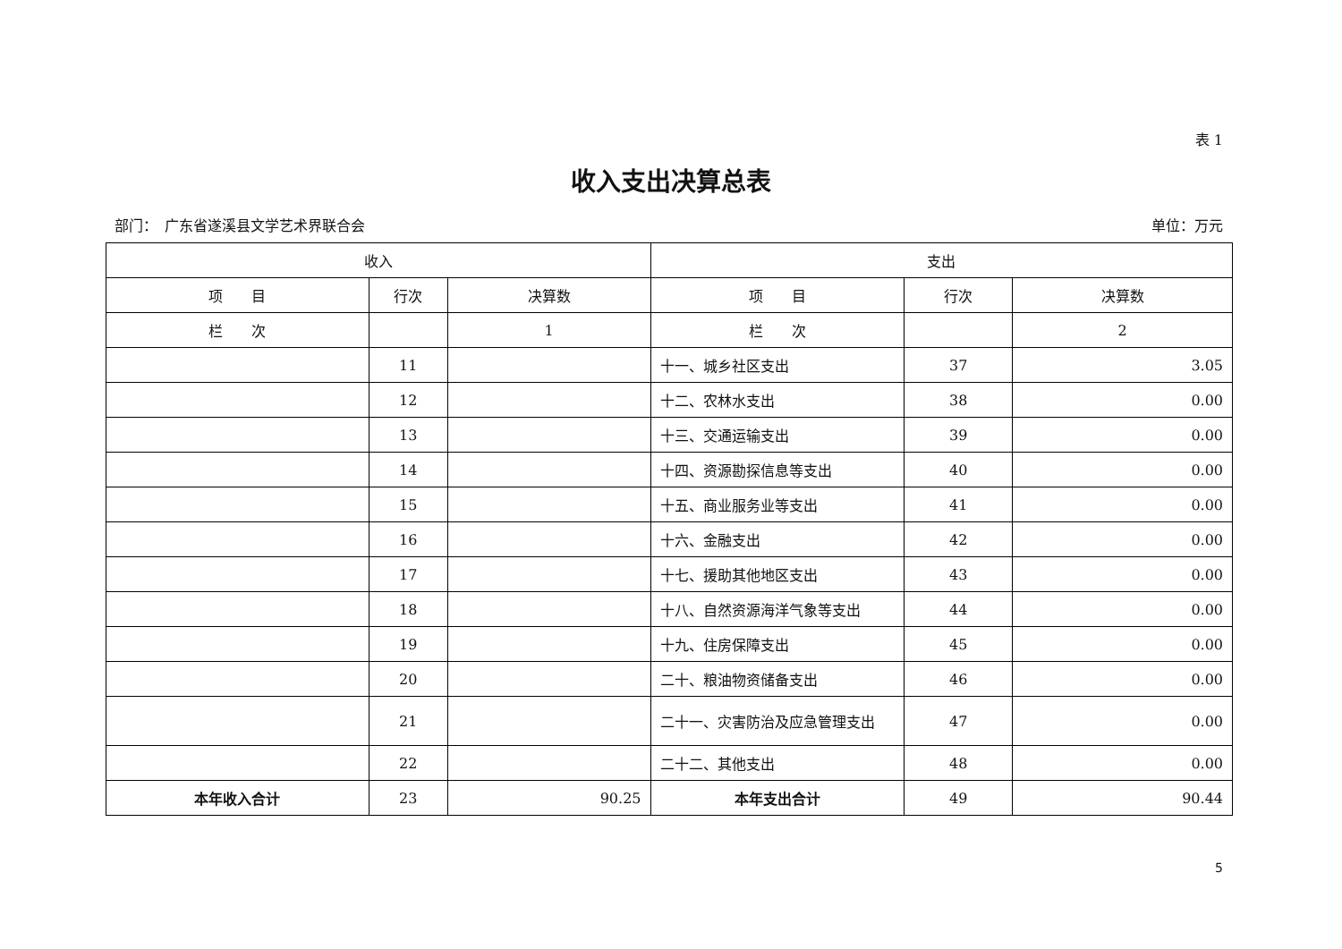表 1
收入支出决算总表
部门：　广东省遂溪县文学艺术界联合会 单位：万元
| 收入 | | | 支出 | | |
| --- | --- | --- | --- | --- | --- |
| 项 目 | 行次 | 决算数 | 项 目 | 行次 | 决算数 |
| 栏 次 | | 1 | 栏 次 | | 2 |
| | 11 | | 十一、城乡社区支出 | 37 | 3.05 |
| | 12 | | 十二、农林水支出 | 38 | 0.00 |
| | 13 | | 十三、交通运输支出 | 39 | 0.00 |
| | 14 | | 十四、资源勘探信息等支出 | 40 | 0.00 |
| | 15 | | 十五、商业服务业等支出 | 41 | 0.00 |
| | 16 | | 十六、金融支出 | 42 | 0.00 |
| | 17 | | 十七、援助其他地区支出 | 43 | 0.00 |
| | 18 | | 十八、自然资源海洋气象等支出 | 44 | 0.00 |
| | 19 | | 十九、住房保障支出 | 45 | 0.00 |
| | 20 | | 二十、粮油物资储备支出 | 46 | 0.00 |
| | 21 | | 二十一、灾害防治及应急管理支出 | 47 | 0.00 |
| | 22 | | 二十二、其他支出 | 48 | 0.00 |
| 本年收入合计 | 23 | 90.25 | 本年支出合计 | 49 | 90.44 |
5